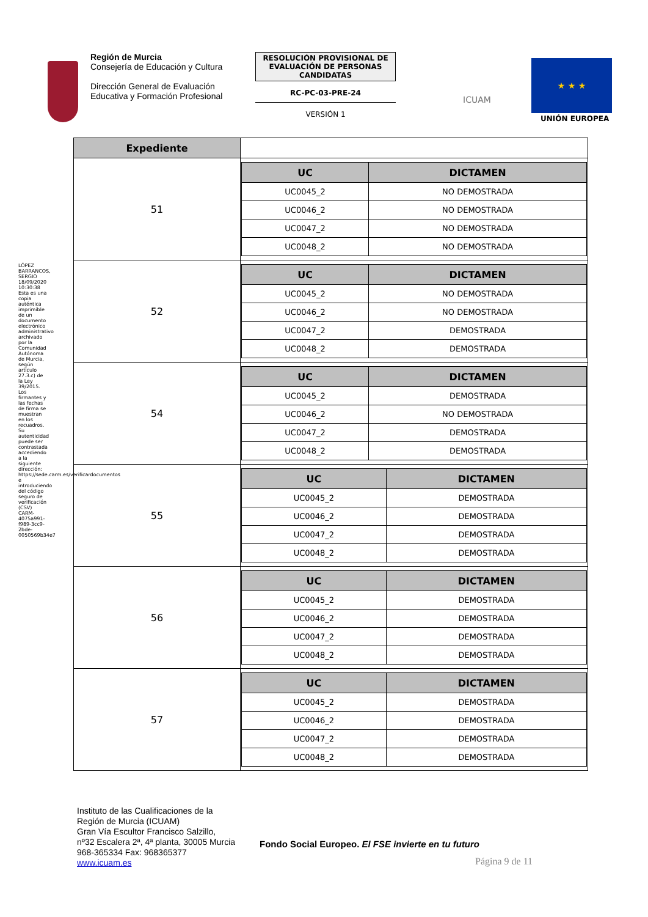Región de Murcia
Consejería de Educación y Cultura
Dirección General de Evaluación Educativa y Formación Profesional
RESOLUCIÓN PROVISIONAL DE EVALUACIÓN DE PERSONAS CANDIDATAS
RC-PC-03-PRE-24
VERSIÓN 1
ICUAM
★ ★ ★
UNIÓN EUROPEA
LÓPEZ BARRANCOS, SERGIO 18/09/2020 10:30:38
Esta es una copia auténtica imprimible de un documento electrónico administrativo archivado por la Comunidad Autónoma de Murcia, según artículo 27.3.c) de la Ley 39/2015. Los firmantes y las fechas de firma se muestran en los recuadros. Su autenticidad puede ser contrastada accediendo a la siguiente dirección: https://sede.carm.es/verificardocumentos e introduciendo del código seguro de verificación (CSV) CARM-4075a991-f989-3cc9-2bde-0050569b34e7
| Expediente | |
| 51 | / UC / DICTAMEN / / --- / --- / / UC0045_2 / NO DEMOSTRADA / / UC0046_2 / NO DEMOSTRADA / / UC0047_2 / NO DEMOSTRADA / / UC0048_2 / NO DEMOSTRADA / |
| 52 | / UC / DICTAMEN / / --- / --- / / UC0045_2 / NO DEMOSTRADA / / UC0046_2 / NO DEMOSTRADA / / UC0047_2 / DEMOSTRADA / / UC0048_2 / DEMOSTRADA / |
| 54 | / UC / DICTAMEN / / --- / --- / / UC0045_2 / DEMOSTRADA / / UC0046_2 / NO DEMOSTRADA / / UC0047_2 / DEMOSTRADA / / UC0048_2 / DEMOSTRADA / |
| 55 | / UC / DICTAMEN / / --- / --- / / UC0045_2 / DEMOSTRADA / / UC0046_2 / DEMOSTRADA / / UC0047_2 / DEMOSTRADA / / UC0048_2 / DEMOSTRADA / |
| 56 | / UC / DICTAMEN / / --- / --- / / UC0045_2 / DEMOSTRADA / / UC0046_2 / DEMOSTRADA / / UC0047_2 / DEMOSTRADA / / UC0048_2 / DEMOSTRADA / |
| 57 | / UC / DICTAMEN / / --- / --- / / UC0045_2 / DEMOSTRADA / / UC0046_2 / DEMOSTRADA / / UC0047_2 / DEMOSTRADA / / UC0048_2 / DEMOSTRADA / |
Instituto de las Cualificaciones de la
Región de Murcia (ICUAM)
Gran Vía Escultor Francisco Salzillo,
nº32 Escalera 2ª, 4ª planta, 30005 Murcia
968-365334 Fax: 968365377
www.icuam.es
Fondo Social Europeo. El FSE invierte en tu futuro
Página 9 de 11